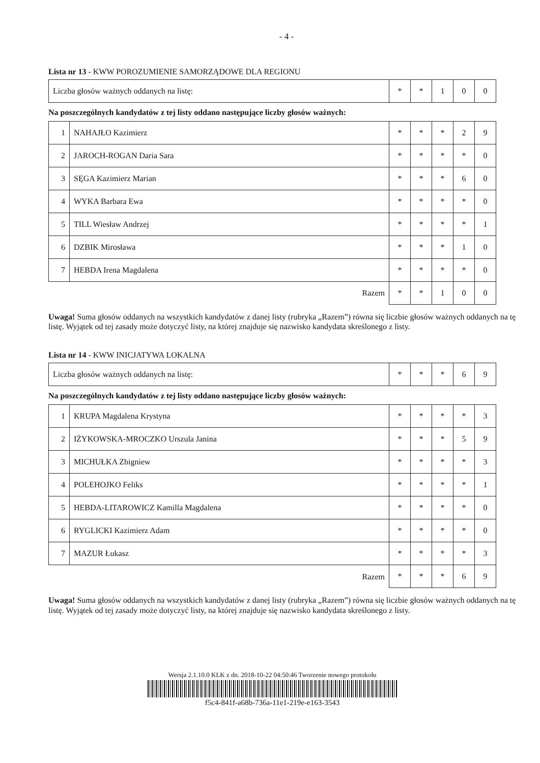- 4 -
Lista nr 13 - KWW POROZUMIENIE SAMORZĄDOWE DLA REGIONU
| Liczba głosów ważnych oddanych na listę: | * | * | 1 | 0 | 0 |
Na poszczególnych kandydatów z tej listy oddano następujące liczby głosów ważnych:
| 1 | NAHAJŁO Kazimierz | * | * | * | 2 | 9 |
| 2 | JAROCH-ROGAN Daria Sara | * | * | * | * | 0 |
| 3 | SĘGA Kazimierz Marian | * | * | * | 6 | 0 |
| 4 | WYKA Barbara Ewa | * | * | * | * | 0 |
| 5 | TILL Wiesław Andrzej | * | * | * | * | 1 |
| 6 | DZBIK Mirosława | * | * | * | 1 | 0 |
| 7 | HEBDA Irena Magdalena | * | * | * | * | 0 |
| | Razem | * | * | 1 | 0 | 0 |
Uwaga! Suma głosów oddanych na wszystkich kandydatów z danej listy (rubryka „Razem”) równa się liczbie głosów ważnych oddanych na tę listę. Wyjątek od tej zasady może dotyczyć listy, na której znajduje się nazwisko kandydata skreślonego z listy.
Lista nr 14 - KWW INICJATYWA LOKALNA
| Liczba głosów ważnych oddanych na listę: | * | * | * | 6 | 9 |
Na poszczególnych kandydatów z tej listy oddano następujące liczby głosów ważnych:
| 1 | KRUPA Magdalena Krystyna | * | * | * | * | 3 |
| 2 | IŻYKOWSKA-MROCZKO Urszula Janina | * | * | * | 5 | 9 |
| 3 | MICHUŁKA Zbigniew | * | * | * | * | 3 |
| 4 | POLEHOJKO Feliks | * | * | * | * | 1 |
| 5 | HEBDA-LITAROWICZ Kamilla Magdalena | * | * | * | * | 0 |
| 6 | RYGLICKI Kazimierz Adam | * | * | * | * | 0 |
| 7 | MAZUR Łukasz | * | * | * | * | 3 |
| | Razem | * | * | * | 6 | 9 |
Uwaga! Suma głosów oddanych na wszystkich kandydatów z danej listy (rubryka „Razem”) równa się liczbie głosów ważnych oddanych na tę listę. Wyjątek od tej zasady może dotyczyć listy, na której znajduje się nazwisko kandydata skreślonego z listy.
Wersja 2.1.10.0 KLK z dn. 2018-10-22 04:50:46 Tworzenie nowego protokołu
f5c4-841f-a68b-736a-11e1-219e-e163-3543